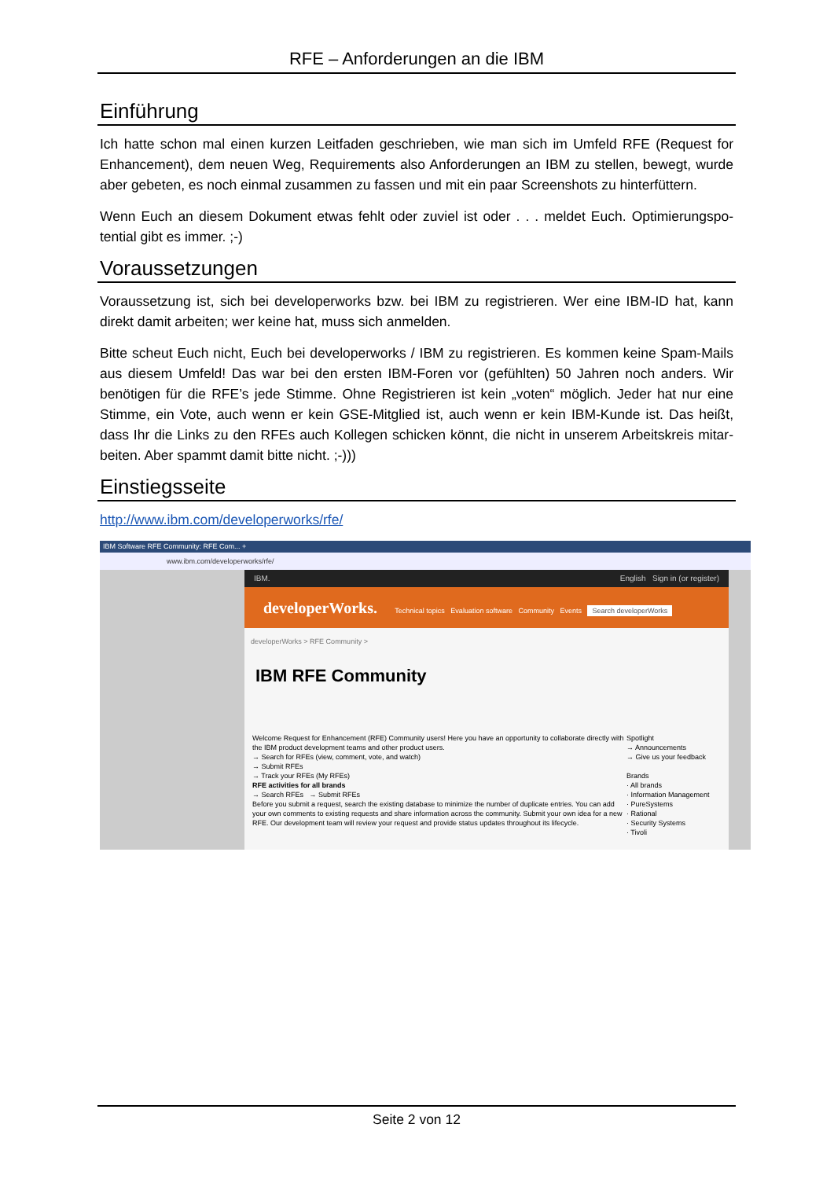RFE – Anforderungen an die IBM
Einführung
Ich hatte schon mal einen kurzen Leitfaden geschrieben, wie man sich im Umfeld RFE (Request for Enhancement), dem neuen Weg, Requirements also Anforderungen an IBM zu stellen, bewegt, wurde aber gebeten, es noch einmal zusammen zu fassen und mit ein paar Screenshots zu hinterfüttern.
Wenn Euch an diesem Dokument etwas fehlt oder zuviel ist oder . . . meldet Euch. Optimierungspo-tential gibt es immer. ;-)
Voraussetzungen
Voraussetzung ist, sich bei developerworks bzw. bei IBM zu registrieren. Wer eine IBM-ID hat, kann direkt damit arbeiten; wer keine hat, muss sich anmelden.
Bitte scheut Euch nicht, Euch bei developerworks / IBM zu registrieren. Es kommen keine Spam-Mails aus diesem Umfeld! Das war bei den ersten IBM-Foren vor (gefühlten) 50 Jahren noch anders. Wir benötigen für die RFE’s jede Stimme. Ohne Registrieren ist kein „voten“ möglich. Jeder hat nur eine Stimme, ein Vote, auch wenn er kein GSE-Mitglied ist, auch wenn er kein IBM-Kunde ist. Das heißt, dass Ihr die Links zu den RFEs auch Kollegen schicken könnt, die nicht in unserem Arbeitskreis mitar-beiten. Aber spammt damit bitte nicht. ;-)))
Einstiegsseite
http://www.ibm.com/developerworks/rfe/
IBM Software RFE Community: RFE Com... +
www.ibm.com/developerworks/rfe/
IBM. English Sign in (or register)
developerWorks. Technical topics Evaluation software Community Events Search developerWorks
developerWorks > RFE Community >
IBM RFE Community
Spotlight
→ Announcements
→ Give us your feedback
Brands
· All brands
· Information Management
· PureSystems
· Rational
· Security Systems
· Tivoli
Welcome Request for Enhancement (RFE) Community users! Here you have an opportunity to collaborate directly with the IBM product development teams and other product users.
→ Search for RFEs (view, comment, vote, and watch)
→ Submit RFEs
→ Track your RFEs (My RFEs)
RFE activities for all brands
→ Search RFEs → Submit RFEs
Before you submit a request, search the existing database to minimize the number of duplicate entries. You can add your own comments to existing requests and share information across the community. Submit your own idea for a new RFE. Our development team will review your request and provide status updates throughout its lifecycle.
Seite 2 von 12